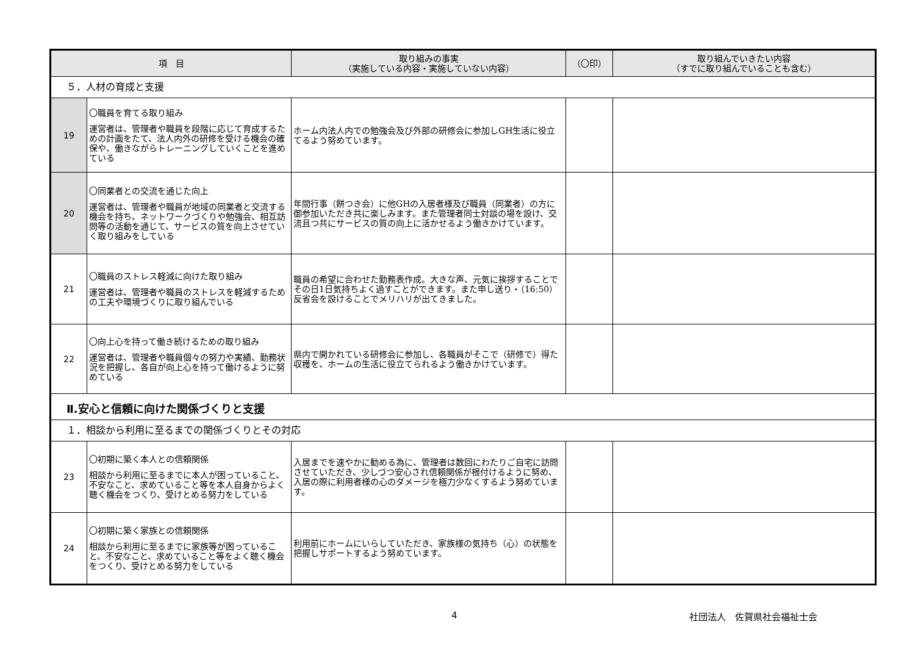| 項 目 | | 取り組みの事実 （実施している内容・実施していない内容） | （〇印） | 取り組んでいきたい内容 （すでに取り組んでいることも含む） |
| --- | --- | --- | --- | --- |
| ５．人材の育成と支援 | | | | |
| 19 | 〇職員を育てる取り組み 運営者は、管理者や職員を段階に応じて育成するための計画をたて、法人内外の研修を受ける機会の確保や、働きながらトレーニングしていくことを進めている | ホーム内法人内での勉強会及び外部の研修会に参加しGH生活に役立てるよう努めています。 | | |
| 20 | 〇同業者との交流を通じた向上 運営者は、管理者や職員が地域の同業者と交流する機会を持ち、ネットワークづくりや勉強会、相互訪問等の活動を通じて、サービスの質を向上させていく取り組みをしている | 年間行事（餅つき会）に他GHの入居者様及び職員（同業者）の方に御参加いただき共に楽しみます。また管理者同士対談の場を設け、交流且つ共にサービスの質の向上に活かせるよう働きかけています。 | | |
| 21 | 〇職員のストレス軽減に向けた取り組み 運営者は、管理者や職員のストレスを軽減するための工夫や環境づくりに取り組んでいる | 職員の希望に合わせた勤務表作成。大きな声、元気に挨拶することでその日1日気持ちよく過すことができます。また申し送り・（16:50）反省会を設けることでメリハリが出てきました。 | | |
| 22 | 〇向上心を持って働き続けるための取り組み 運営者は、管理者や職員個々の努力や実績、勤務状況を把握し、各自が向上心を持って働けるように努めている | 県内で開かれている研修会に参加し、各職員がそこで（研修で）得た収穫を、ホームの生活に役立てられるよう働きかけています。 | | |
| Ⅱ.安心と信頼に向けた関係づくりと支援 | | | | |
| １．相談から利用に至るまでの関係づくりとその対応 | | | | |
| 23 | 〇初期に築く本人との信頼関係 相談から利用に至るまでに本人が困っていること、不安なこと、求めていること等を本人自身からよく聴く機会をつくり、受けとめる努力をしている | 入居までを速やかに勧める為に、管理者は数回にわたりご自宅に訪問させていただき、少しづつ安心され信頼関係が根付けるように努め、入居の際に利用者様の心のダメージを極力少なくするよう努めています。 | | |
| 24 | 〇初期に築く家族との信頼関係 相談から利用に至るまでに家族等が困っていること、不安なこと、求めていること等をよく聴く機会をつくり、受けとめる努力をしている | 利用前にホームにいらしていただき、家族様の気持ち（心）の状態を把握しサポートするよう努めています。 | | |
4 社団法人　佐賀県社会福祉士会